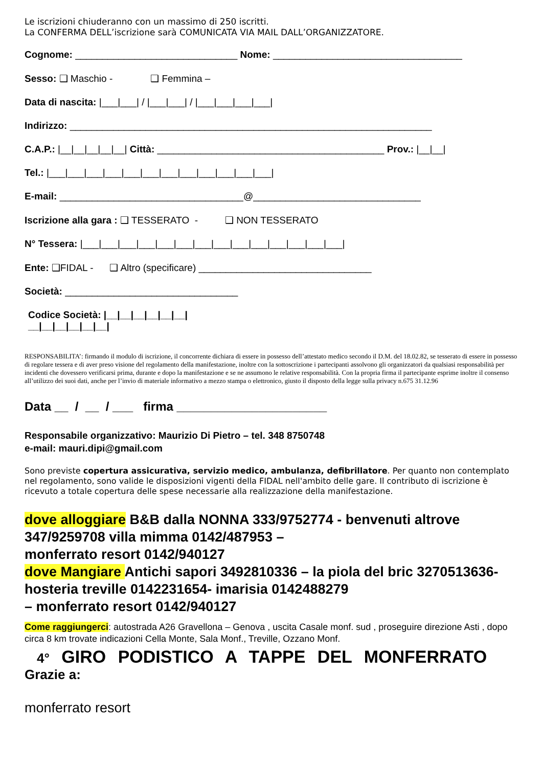Le iscrizioni chiuderanno con un massimo di 250 iscritti.
La CONFERMA DELL’iscrizione sarà COMUNICATA VIA MAIL DALL’ORGANIZZATORE.
Cognome: ______________________________ Nome: ___________________________________
Sesso: ❑ Maschio - ❑ Femmina –
Data di nascita: |___|___| / |___|___| / |___|___|___|___|
Indirizzo: ___________________________________________________________________
C.A.P.: |__|__|__|__|__| Città: __________________________________________ Prov.: |__|__|
Tel.: |___|___|___|___|___|___|___|___|___|___|___|___|
E-mail: __________________________________@_______________________________
Iscrizione alla gara : ❑ TESSERATO - ❑ NON TESSERATO
N° Tessera: |___|___|___|___|___|___|___|___|___|___|___|___|___|___|
Ente: ❑FIDAL - ❑ Altro (specificare) ________________________________
Società: ________________________________
Codice Società: |__|__|__|__|__|__|
__|__|__|__|__|__|
RESPONSABILITA’: firmando il modulo di iscrizione, il concorrente dichiara di essere in possesso dell’attestato medico secondo il D.M. del 18.02.82, se tesserato di essere in possesso di regolare tessera e di aver preso visione del regolamento della manifestazione, inoltre con la sottoscrizione i partecipanti assolvono gli organizzatori da qualsiasi responsabilità per incidenti che dovessero verificarsi prima, durante e dopo la manifestazione e se ne assumono le relative responsabilità. Con la propria firma il partecipante esprime inoltre il consenso all’utilizzo dei suoi dati, anche per l’invio di materiale informativo a mezzo stampa o elettronico, giusto il disposto della legge sulla privacy n.675 31.12.96
Data __ / __ / ___ firma ______________________
Responsabile organizzativo: Maurizio Di Pietro – tel. 348 8750748
e-mail: mauri.dipi@gmail.com
Sono previste copertura assicurativa, servizio medico, ambulanza, defibrillatore. Per quanto non contemplato nel regolamento, sono valide le disposizioni vigenti della FIDAL nell'ambito delle gare. Il contributo di iscrizione è ricevuto a totale copertura delle spese necessarie alla realizzazione della manifestazione.
dove alloggiare B&B dalla NONNA 333/9752774 - benvenuti altrove 347/9259708 villa mimma 0142/487953 –
monferrato resort 0142/940127
dove Mangiare Antichi sapori 3492810336 – la piola del bric 3270513636- hosteria treville 0142231654- imarisia 0142488279
– monferrato resort 0142/940127
Come raggiungerci: autostrada A26 Gravellona – Genova , uscita Casale monf. sud , proseguire direzione Asti , dopo circa 8 km trovate indicazioni Cella Monte, Sala Monf., Treville, Ozzano Monf.
4° GIRO PODISTICO A TAPPE DEL MONFERRATO
Grazie a:
monferrato resort